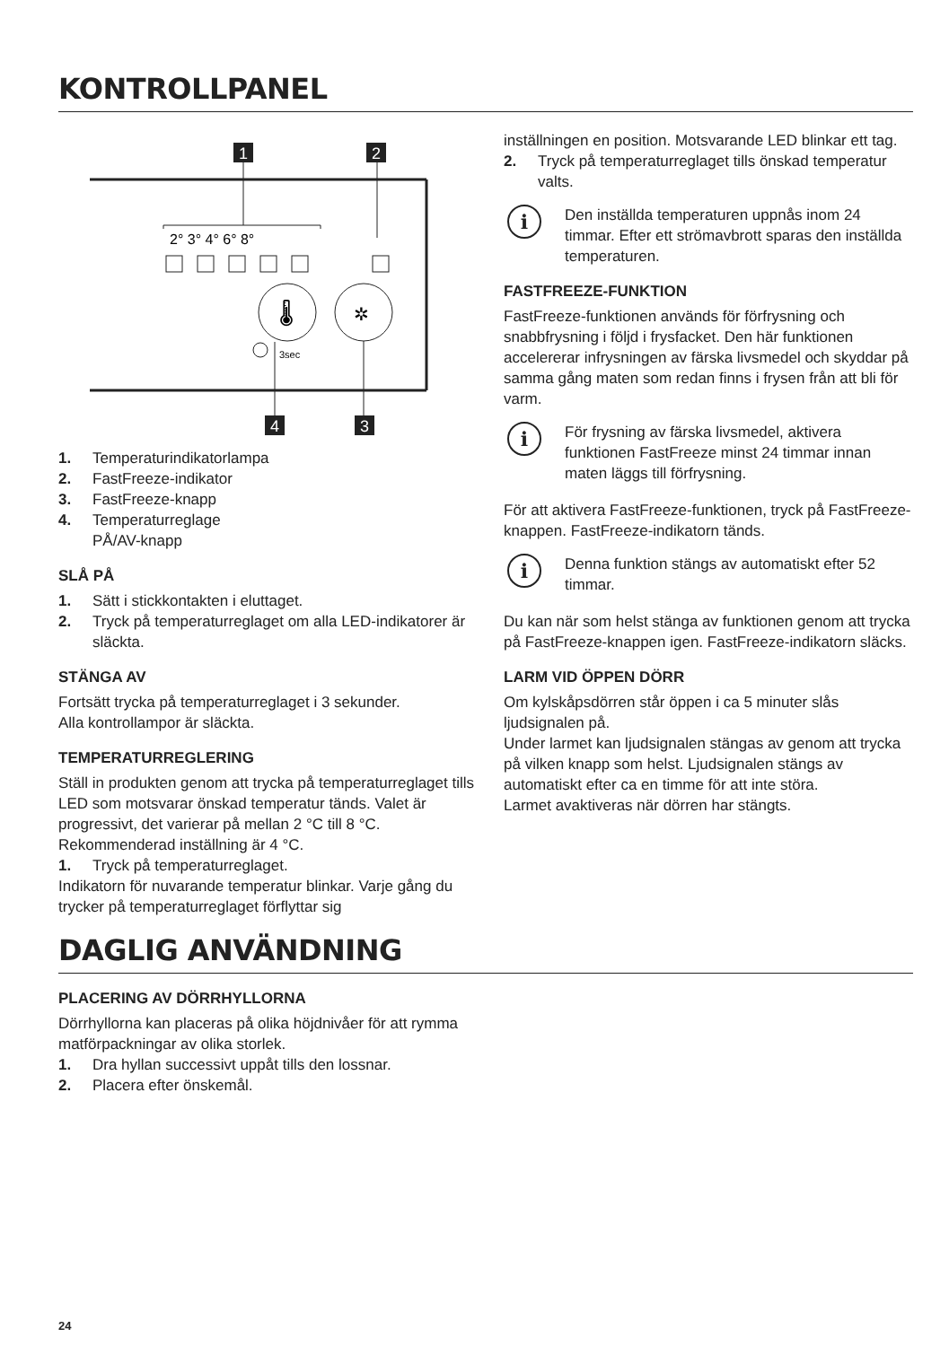KONTROLLPANEL
1
2
2° 3° 4° 6° 8°
🌡
✲
3sec
4
3
1. Temperaturindikatorlampa
2. FastFreeze-indikator
3. FastFreeze-knapp
4. Temperaturreglage
PÅ/AV-knapp
SLÅ PÅ
1. Sätt i stickkontakten i eluttaget.
2. Tryck på temperaturreglaget om alla LED-indikatorer är släckta.
STÄNGA AV
Fortsätt trycka på temperaturreglaget i 3 sekunder.
Alla kontrollampor är släckta.
TEMPERATURREGLERING
Ställ in produkten genom att trycka på temperaturreglaget tills LED som motsvarar önskad temperatur tänds. Valet är progressivt, det varierar på mellan 2 °C till 8 °C. Rekommenderad inställning är 4 °C.
1. Tryck på temperaturreglaget.
Indikatorn för nuvarande temperatur blinkar. Varje gång du trycker på temperaturreglaget förflyttar sig
inställningen en position. Motsvarande LED blinkar ett tag.
2. Tryck på temperaturreglaget tills önskad temperatur valts.
i
Den inställda temperaturen uppnås inom 24 timmar. Efter ett strömavbrott sparas den inställda temperaturen.
FASTFREEZE-FUNKTION
FastFreeze-funktionen används för förfrysning och snabbfrysning i följd i frysfacket. Den här funktionen accelererar infrysningen av färska livsmedel och skyddar på samma gång maten som redan finns i frysen från att bli för varm.
i
För frysning av färska livsmedel, aktivera funktionen FastFreeze minst 24 timmar innan maten läggs till förfrysning.
För att aktivera FastFreeze-funktionen, tryck på FastFreeze-knappen. FastFreeze-indikatorn tänds.
i
Denna funktion stängs av automatiskt efter 52 timmar.
Du kan när som helst stänga av funktionen genom att trycka på FastFreeze-knappen igen. FastFreeze-indikatorn släcks.
LARM VID ÖPPEN DÖRR
Om kylskåpsdörren står öppen i ca 5 minuter slås ljudsignalen på.
Under larmet kan ljudsignalen stängas av genom att trycka på vilken knapp som helst. Ljudsignalen stängs av automatiskt efter ca en timme för att inte störa.
Larmet avaktiveras när dörren har stängts.
DAGLIG ANVÄNDNING
PLACERING AV DÖRRHYLLORNA
Dörrhyllorna kan placeras på olika höjdnivåer för att rymma matförpackningar av olika storlek.
1. Dra hyllan successivt uppåt tills den lossnar.
2. Placera efter önskemål.
24